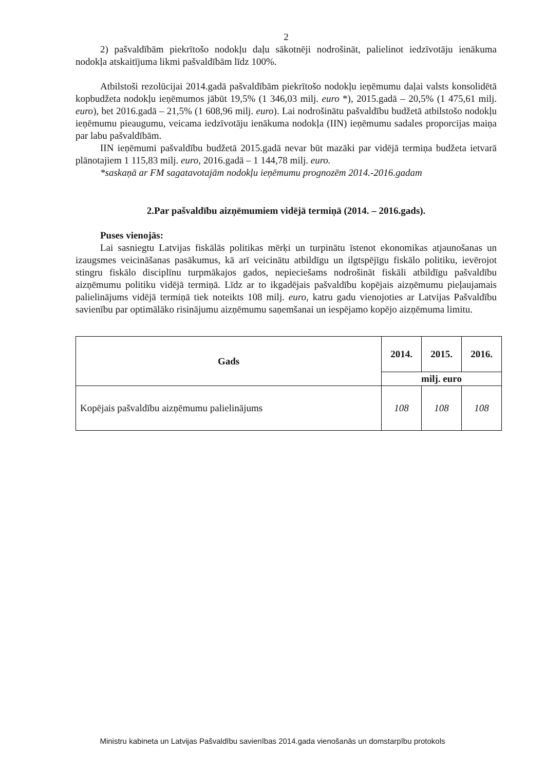2
2) pašvaldībām piekrītošo nodokļu daļu sākotnēji nodrošināt, palielinot iedzīvotāju ienākuma nodokļa atskaitījuma likmi pašvaldībām līdz 100%.
Atbilstoši rezolūcijai 2014.gadā pašvaldībām piekrītošo nodokļu ieņēmumu daļai valsts konsolidētā kopbudžeta nodokļu ieņēmumos jābūt 19,5% (1 346,03 milj. euro *), 2015.gadā – 20,5% (1 475,61 milj. euro), bet 2016.gadā – 21,5% (1 608,96 milj. euro). Lai nodrošinātu pašvaldību budžetā atbilstošo nodokļu ieņēmumu pieaugumu, veicama iedzīvotāju ienākuma nodokļa (IIN) ieņēmumu sadales proporcijas maiņa par labu pašvaldībām.
IIN ieņēmumi pašvaldību budžetā 2015.gadā nevar būt mazāki par vidējā termiņa budžeta ietvarā plānotajiem 1 115,83 milj. euro, 2016.gadā – 1 144,78 milj. euro.
*saskaņā ar FM sagatavotajām nodokļu ieņēmumu prognozēm 2014.-2016.gadam
2.Par pašvaldību aizņēmumiem vidējā termiņā (2014. – 2016.gads).
Puses vienojās:
Lai sasniegtu Latvijas fiskālās politikas mērķi un turpinātu īstenot ekonomikas atjaunošanas un izaugsmes veicināšanas pasākumus, kā arī veicinātu atbildīgu un ilgtspējīgu fiskālo politiku, ievērojot stingru fiskālo disciplīnu turpmākajos gados, nepieciešams nodrošināt fiskāli atbildīgu pašvaldību aizņēmumu politiku vidējā termiņā. Līdz ar to ikgadējais pašvaldību kopējais aizņēmumu pieļaujamais palielinājums vidējā termiņā tiek noteikts 108 milj. euro, katru gadu vienojoties ar Latvijas Pašvaldību savienību par optimālāko risinājumu aizņēmumu saņemšanai un iespējamo kopējo aizņēmuma limitu.
| Gads | 2014. | 2015. | 2016. |
| --- | --- | --- | --- |
| | milj. euro | | |
| Kopējais pašvaldību aizņēmumu palielinājums | 108 | 108 | 108 |
Ministru kabineta un Latvijas Pašvaldību savienības 2014.gada vienošanās un domstarpību protokols